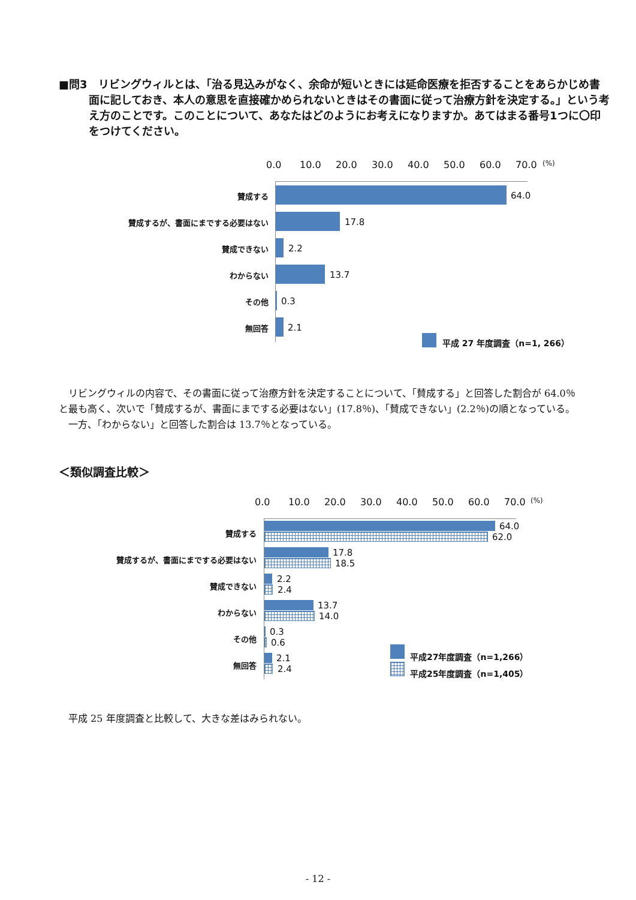■問3　リビングウィルとは、「治る見込みがなく、余命が短いときには延命医療を拒否することをあらかじめ書面に記しておき、本人の意思を直接確かめられないときはその書面に従って治療方針を決定する。」という考え方のことです。このことについて、あなたはどのようにお考えになりますか。あてはまる番号1つに〇印をつけてください。
0.0 10.0 20.0 30.0 40.0 50.0 60.0 70.0 (%)
賛成する 64.0
賛成するが、書面にまでする必要はない 17.8
賛成できない 2.2
わからない 13.7
その他 0.3
無回答 2.1
平成 27 年度調査（n=1, 266）
　リビングウィルの内容で、その書面に従って治療方針を決定することについて、「賛成する」と回答した割合が 64.0％と最も高く、次いで「賛成するが、書面にまでする必要はない」(17.8％)、「賛成できない」(2.2％)の順となっている。
　一方、「わからない」と回答した割合は 13.7％となっている。
＜類似調査比較＞
0.0 10.0 20.0 30.0 40.0 50.0 60.0 70.0 (%)
賛成する
64.0
62.0
賛成するが、書面にまでする必要はない
17.8
18.5
賛成できない
2.2
2.4
わからない
13.7
14.0
その他
0.3
0.6
無回答
2.1
2.4
平成27年度調査（n=1,266）
平成25年度調査（n=1,405）
　平成 25 年度調査と比較して、大きな差はみられない。
- 12 -